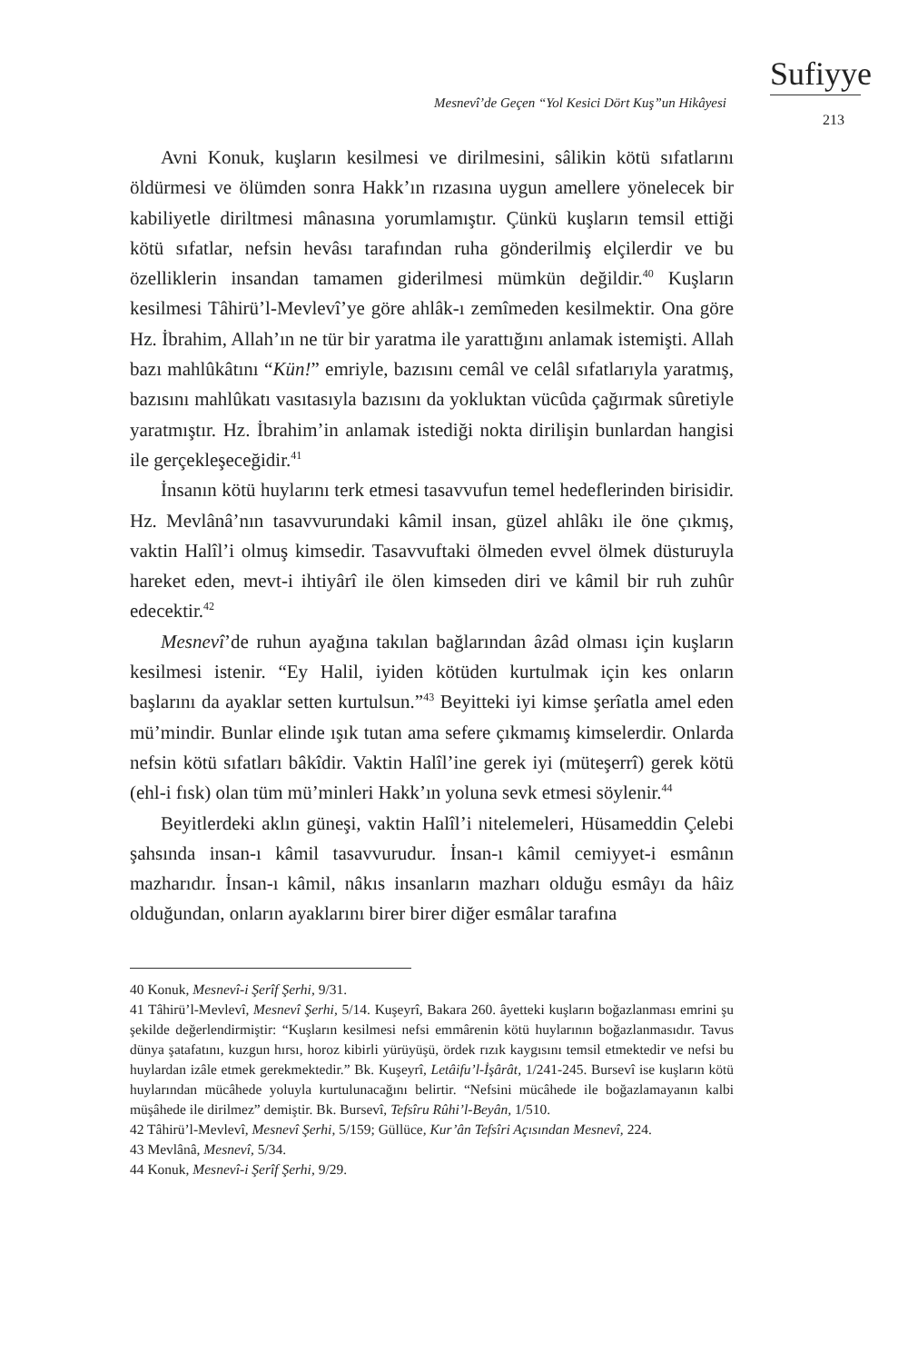Sufiyye
Mesnevî’de Geçen “Yol Kesici Dört Kuş”un Hikâyesi
213
Avni Konuk, kuşların kesilmesi ve dirilmesini, sâlikin kötü sıfatlarını öldürmesi ve ölümden sonra Hakk’ın rızasına uygun amellere yönelecek bir kabiliyetle diriltmesi mânasına yorumlamıştır. Çünkü kuşların temsil ettiği kötü sıfatlar, nefsin hevâsı tarafından ruha gönderilmiş elçilerdir ve bu özelliklerin insandan tamamen giderilmesi mümkün değildir.<sup>40</sup> Kuşların kesilmesi Tâhirü’l-Mevlevî’ye göre ahlâk-ı zemîmeden kesilmektir. Ona göre Hz. İbrahim, Allah’ın ne tür bir yaratma ile yarattığını anlamak istemişti. Allah bazı mahlûkâtını “Kün!” emriyle, bazısını cemâl ve celâl sıfatlarıyla yaratmış, bazısını mahlûkatı vasıtasıyla bazısını da yokluktan vücûda çağırmak sûretiyle yaratmıştır. Hz. İbrahim’in anlamak istediği nokta dirilişin bunlardan hangisi ile gerçekleşeceğidir.<sup>41</sup>
İnsanın kötü huylarını terk etmesi tasavvufun temel hedeflerinden birisidir. Hz. Mevlânâ’nın tasavvurundaki kâmil insan, güzel ahlâkı ile öne çıkmış, vaktin Halîl’i olmuş kimsedir. Tasavvuftaki ölmeden evvel ölmek düsturuyla hareket eden, mevt-i ihtiyârî ile ölen kimseden diri ve kâmil bir ruh zuhûr edecektir.<sup>42</sup>
Mesnevî’de ruhun ayağına takılan bağlarından âzâd olması için kuşların kesilmesi istenir. “Ey Halil, iyiden kötüden kurtulmak için kes onların başlarını da ayaklar setten kurtulsun.”<sup>43</sup> Beyitteki iyi kimse şerîatla amel eden mü’mindir. Bunlar elinde ışık tutan ama sefere çıkmamış kimselerdir. Onlarda nefsin kötü sıfatları bâkîdir. Vaktin Halîl’ine gerek iyi (müteşerrî) gerek kötü (ehl-i fısk) olan tüm mü’minleri Hakk’ın yoluna sevk etmesi söylenir.<sup>44</sup>
Beyitlerdeki aklın güneşi, vaktin Halîl’i nitelemeleri, Hüsameddin Çelebi şahsında insan-ı kâmil tasavvurudur. İnsan-ı kâmil cemiyyet-i esmânın mazharıdır. İnsan-ı kâmil, nâkıs insanların mazharı olduğu esmâyı da hâiz olduğundan, onların ayaklarını birer birer diğer esmâlar tarafına
40 Konuk, Mesnevî-i Şerîf Şerhi, 9/31.
41 Tâhirü’l-Mevlevî, Mesnevî Şerhi, 5/14. Kuşeyrî, Bakara 260. âyetteki kuşların boğazlanması emrini şu şekilde değerlendirmiştir: “Kuşların kesilmesi nefsi emmârenin kötü huylarının boğazlanmasıdır. Tavus dünya şatafatını, kuzgun hırsı, horoz kibirli yürüyüşü, ördek rızık kaygısını temsil etmektedir ve nefsi bu huylardan izâle etmek gerekmektedir.” Bk. Kuşeyrî, Letâifu’l-İşârât, 1/241-245. Bursevî ise kuşların kötü huylarından mücâhede yoluyla kurtulunacağını belirtir. “Nefsini mücâhede ile boğazlamayanın kalbi müşâhede ile dirilmez” demiştir. Bk. Bursevî, Tefsîru Rûhi’l-Beyân, 1/510.
42 Tâhirü’l-Mevlevî, Mesnevî Şerhi, 5/159; Güllüce, Kur’ân Tefsîri Açısından Mesnevî, 224.
43 Mevlânâ, Mesnevî, 5/34.
44 Konuk, Mesnevî-i Şerîf Şerhi, 9/29.